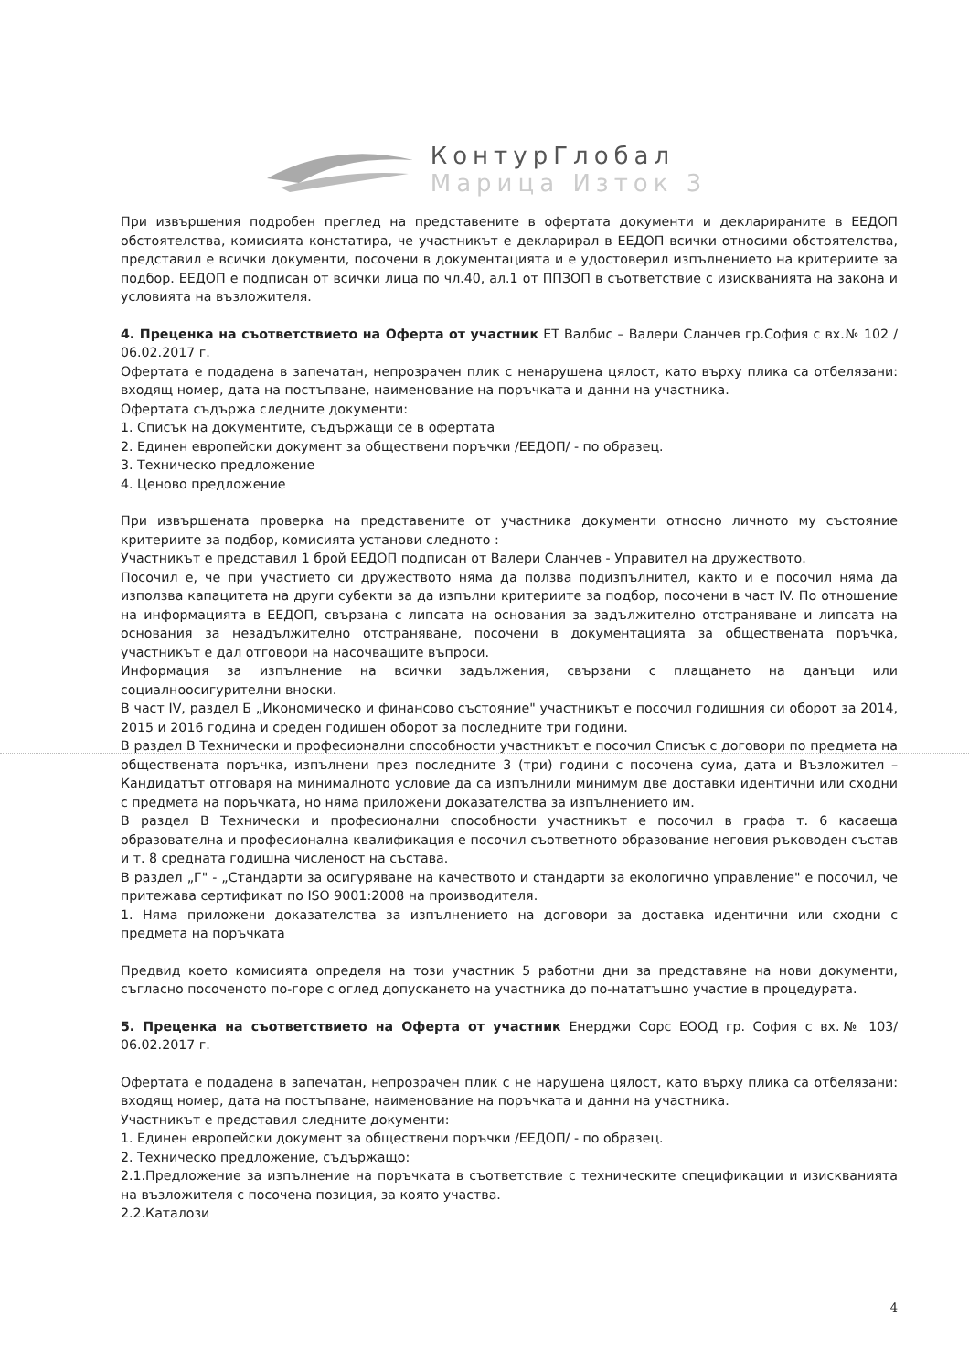КонтурГлобал
Марица Изток 3
При извършения подробен преглед на представените в офертата документи и декларираните в ЕЕДОП обстоятелства, комисията констатира, че участникът е декларирал в ЕЕДОП всички относими обстоятелства, представил е всички документи, посочени в документацията и е удостоверил изпълнението на критериите за подбор. ЕЕДОП е подписан от всички лица по чл.40, ал.1 от ППЗОП в съответствие с изискванията на закона и условията на възложителя.
4. Преценка на съответствието на Оферта от участник ЕТ Валбис – Валери Сланчев гр.София с вх.№ 102 / 06.02.2017 г.
Офертата е подадена в запечатан, непрозрачен плик с ненарушена цялост, като върху плика са отбелязани: входящ номер, дата на постъпване, наименование на поръчката и данни на участника.
Офертата съдържа следните документи:
1. Списък на документите, съдържащи се в офертата
2. Единен европейски документ за обществени поръчки /ЕЕДОП/ - по образец.
3. Техническо предложение
4. Ценово предложение
При извършената проверка на представените от участника документи относно личното му състояние критериите за подбор, комисията установи следното :
Участникът е представил 1 брой ЕЕДОП подписан от Валери Сланчев - Управител на дружеството.
Посочил е, че при участието си дружеството няма да ползва подизпълнител, както и е посочил няма да използва капацитета на други субекти за да изпълни критериите за подбор, посочени в част IV. По отношение на информацията в ЕЕДОП, свързана с липсата на основания за задължително отстраняване и липсата на основания за незадължително отстраняване, посочени в документацията за обществената поръчка, участникът е дал отговори на насочващите въпроси.
Информация за изпълнение на всички задължения, свързани с плащането на данъци или социалноосигурителни вноски.
В част IV, раздел Б „Икономическо и финансово състояние" участникът е посочил годишния си оборот за 2014, 2015 и 2016 година и среден годишен оборот за последните три години.
В раздел В Технически и професионални способности участникът е посочил Списък с договори по предмета на обществената поръчка, изпълнени през последните 3 (три) години с посочена сума, дата и Възложител – Кандидатът отговаря на минималното условие да са изпълнили минимум две доставки идентични или сходни с предмета на поръчката, но няма приложени доказателства за изпълнението им.
В раздел В Технически и професионални способности участникът е посочил в графа т. 6 касаеща образователна и професионална квалификация е посочил съответното образование неговия ръководен състав и т. 8 средната годишна численост на състава.
В раздел „Г" - „Стандарти за осигуряване на качеството и стандарти за екологично управление" е посочил, че притежава сертификат по ISO 9001:2008 на производителя.
1. Няма приложени доказателства за изпълнението на договори за доставка идентични или сходни с предмета на поръчката
Предвид което комисията определя на този участник 5 работни дни за представяне на нови документи, съгласно посоченото по-горе с оглед допускането на участника до по-нататъшно участие в процедурата.
5. Преценка на съответствието на Оферта от участник Енерджи Сорс ЕООД гр. София с вх.№ 103/ 06.02.2017 г.
Офертата е подадена в запечатан, непрозрачен плик с не нарушена цялост, като върху плика са отбелязани: входящ номер, дата на постъпване, наименование на поръчката и данни на участника.
Участникът е представил следните документи:
1. Единен европейски документ за обществени поръчки /ЕЕДОП/ - по образец.
2. Техническо предложение, съдържащо:
2.1.Предложение за изпълнение на поръчката в съответствие с техническите спецификации и изискванията на възложителя с посочена позиция, за която участва.
2.2.Каталози
4